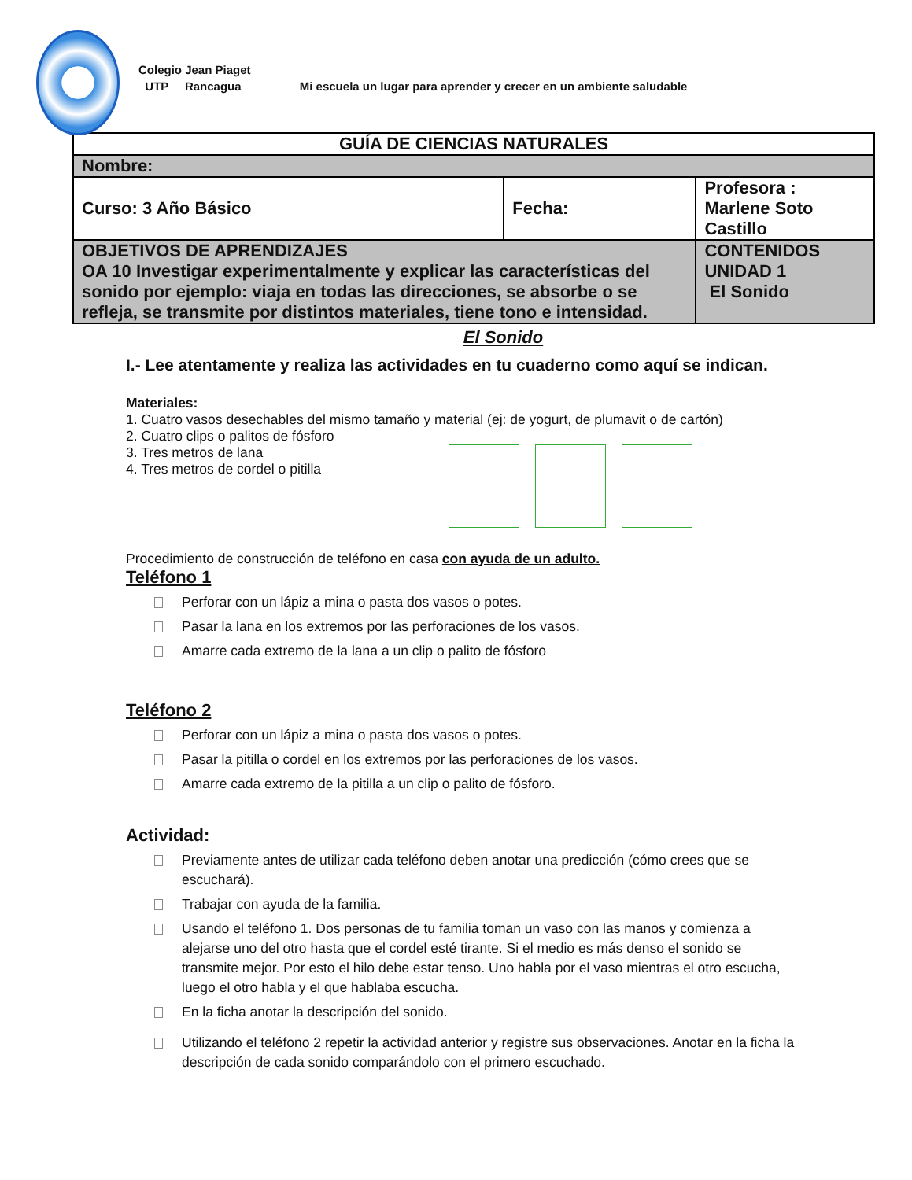Colegio Jean Piaget
UTP Rancagua Mi escuela un lugar para aprender y crecer en un ambiente saludable
| GUÍA DE CIENCIAS NATURALES | | |
| Nombre: | | |
| Curso: 3 Año Básico | Fecha: | Profesora : Marlene Soto Castillo |
| OBJETIVOS DE APRENDIZAJES OA 10 Investigar experimentalmente y explicar las características del sonido por ejemplo: viaja en todas las direcciones, se absorbe o se refleja, se transmite por distintos materiales, tiene tono e intensidad. | | CONTENIDOS UNIDAD 1 El Sonido |
El Sonido
I.- Lee atentamente y realiza las actividades en tu cuaderno como aquí se indican.
Materiales:
1. Cuatro vasos desechables del mismo tamaño y material (ej: de yogurt, de plumavit o de cartón)
2. Cuatro clips o palitos de fósforo
3. Tres metros de lana
4. Tres metros de cordel o pitilla
Procedimiento de construcción de teléfono en casa con ayuda de un adulto.
Teléfono 1
Perforar con un lápiz a mina o pasta dos vasos o potes.
Pasar la lana en los extremos por las perforaciones de los vasos.
Amarre cada extremo de la lana a un clip o palito de fósforo
Teléfono 2
Perforar con un lápiz a mina o pasta dos vasos o potes.
Pasar la pitilla o cordel en los extremos por las perforaciones de los vasos.
Amarre cada extremo de la pitilla a un clip o palito de fósforo.
Actividad:
Previamente antes de utilizar cada teléfono deben anotar una predicción (cómo crees que se escuchará).
Trabajar con ayuda de la familia.
Usando el teléfono 1. Dos personas de tu familia toman un vaso con las manos y comienza a alejarse uno del otro hasta que el cordel esté tirante. Si el medio es más denso el sonido se transmite mejor. Por esto el hilo debe estar tenso. Uno habla por el vaso mientras el otro escucha, luego el otro habla y el que hablaba escucha.
En la ficha anotar la descripción del sonido.
Utilizando el teléfono 2 repetir la actividad anterior y registre sus observaciones. Anotar en la ficha la descripción de cada sonido comparándolo con el primero escuchado.